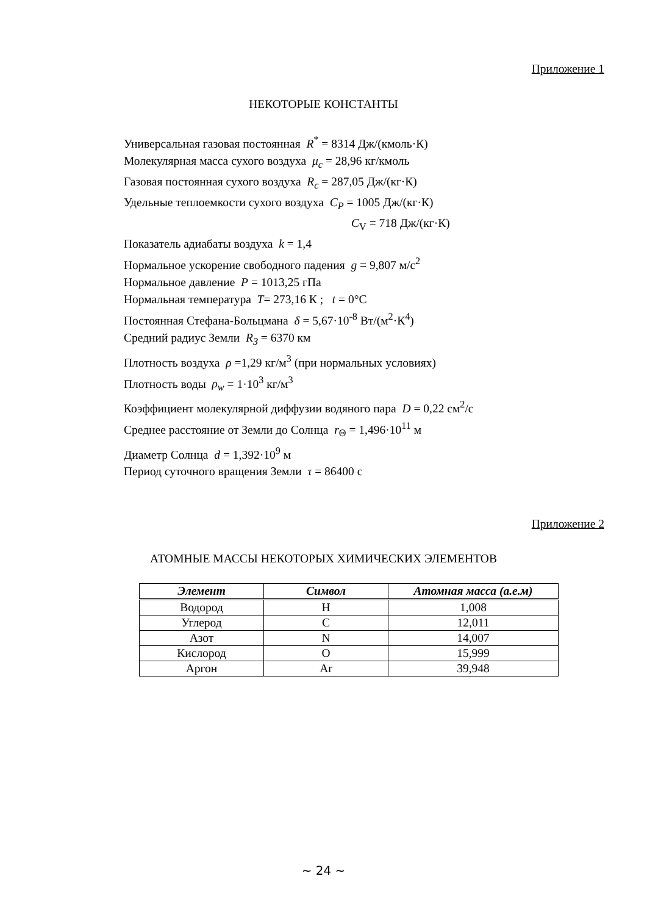Приложение 1
НЕКОТОРЫЕ КОНСТАНТЫ
Универсальная газовая постоянная R<sup>*</sup> = 8314 Дж/(кмоль·К)
Молекулярная масса сухого воздуха μ<sub>c</sub> = 28,96 кг/кмоль
Газовая постоянная сухого воздуха R<sub>c</sub> = 287,05 Дж/(кг·К)
Удельные теплоемкости сухого воздуха C<sub>P</sub> = 1005 Дж/(кг·К)
C<sub>V</sub> = 718 Дж/(кг·К)
Показатель адиабаты воздуха k = 1,4
Нормальное ускорение свободного падения g = 9,807 м/с<sup>2</sup>
Нормальное давление P = 1013,25 гПа
Нормальная температура T= 273,16 К ; t = 0°С
Постоянная Стефана-Больцмана δ = 5,67·10<sup>-8</sup> Вт/(м<sup>2</sup>·К<sup>4</sup>)
Средний радиус Земли R<sub>З</sub> = 6370 км
Плотность воздуха ρ =1,29 кг/м<sup>3</sup> (при нормальных условиях)
Плотность воды ρ<sub>w</sub> = 1·10<sup>3</sup> кг/м<sup>3</sup>
Коэффициент молекулярной диффузии водяного пара D = 0,22 см<sup>2</sup>/с
Среднее расстояние от Земли до Солнца r<sub>Θ</sub> = 1,496·10<sup>11</sup> м
Диаметр Солнца d = 1,392·10<sup>9</sup> м
Период суточного вращения Земли τ = 86400 с
Приложение 2
АТОМНЫЕ МАССЫ НЕКОТОРЫХ ХИМИЧЕСКИХ ЭЛЕМЕНТОВ
| Элемент | Символ | Атомная масса (а.е.м) |
| --- | --- | --- |
| Водород | H | 1,008 |
| Углерод | C | 12,011 |
| Азот | N | 14,007 |
| Кислород | O | 15,999 |
| Аргон | Ar | 39,948 |
~ 24 ~